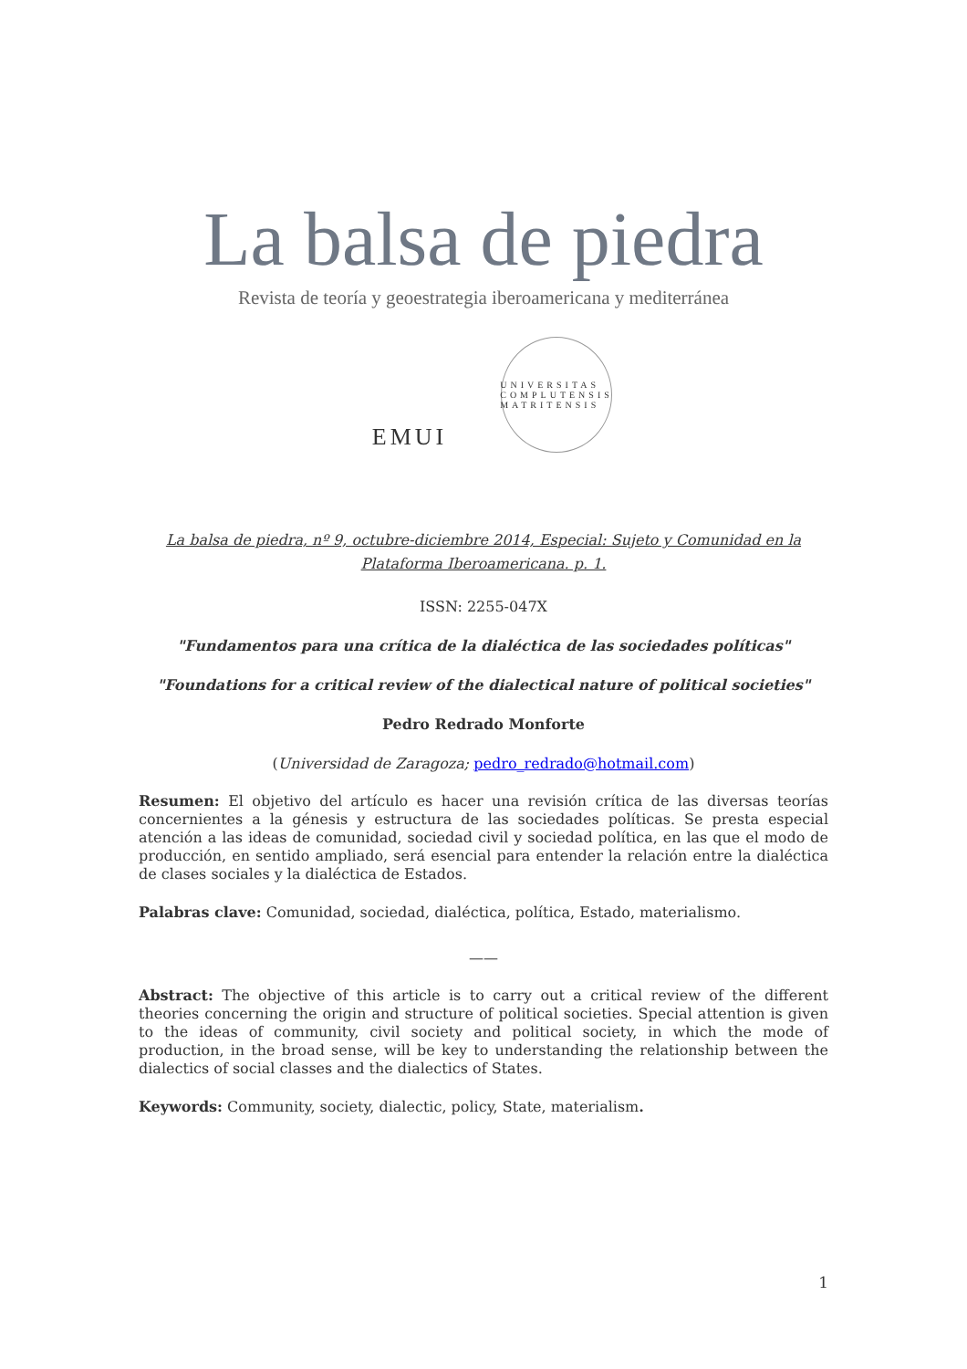La balsa de piedra
Revista de teoría y geoestrategia iberoamericana y mediterránea
EMUI
UNIVERSITAS COMPLUTENSIS MATRITENSIS
La balsa de piedra, nº 9, octubre-diciembre 2014, Especial: Sujeto y Comunidad en la
Plataforma Iberoamericana. p. 1.
ISSN: 2255-047X
"Fundamentos para una crítica de la dialéctica de las sociedades políticas"
"Foundations for a critical review of the dialectical nature of political societies"
Pedro Redrado Monforte
(Universidad de Zaragoza; pedro_redrado@hotmail.com)
Resumen: El objetivo del artículo es hacer una revisión crítica de las diversas teorías concernientes a la génesis y estructura de las sociedades políticas. Se presta especial atención a las ideas de comunidad, sociedad civil y sociedad política, en las que el modo de producción, en sentido ampliado, será esencial para entender la relación entre la dialéctica de clases sociales y la dialéctica de Estados.
Palabras clave: Comunidad, sociedad, dialéctica, política, Estado, materialismo.
——
Abstract: The objective of this article is to carry out a critical review of the different theories concerning the origin and structure of political societies. Special attention is given to the ideas of community, civil society and political society, in which the mode of production, in the broad sense, will be key to understanding the relationship between the dialectics of social classes and the dialectics of States.
Keywords: Community, society, dialectic, policy, State, materialism.
1